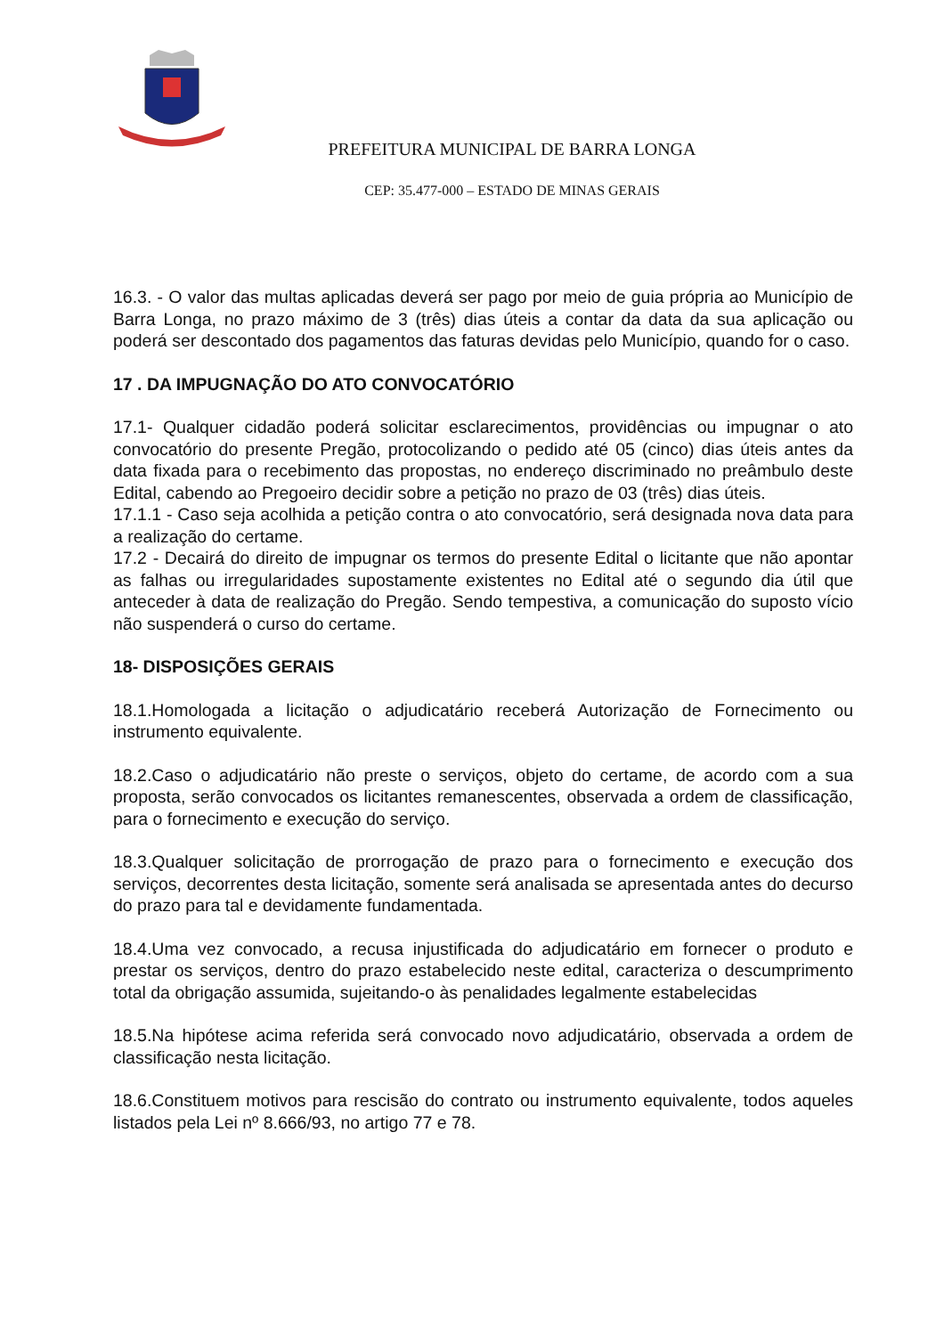PREFEITURA MUNICIPAL DE BARRA LONGA
CEP: 35.477-000 – ESTADO DE MINAS GERAIS
16.3. - O valor das multas aplicadas deverá ser pago por meio de guia própria ao Município de Barra Longa, no prazo máximo de 3 (três) dias úteis a contar da data da sua aplicação ou poderá ser descontado dos pagamentos das faturas devidas pelo Município, quando for o caso.
17 . DA IMPUGNAÇÃO DO ATO CONVOCATÓRIO
17.1- Qualquer cidadão poderá solicitar esclarecimentos, providências ou impugnar o ato convocatório do presente Pregão, protocolizando o pedido até 05 (cinco) dias úteis antes da data fixada para o recebimento das propostas, no endereço discriminado no preâmbulo deste Edital, cabendo ao Pregoeiro decidir sobre a petição no prazo de 03 (três) dias úteis.
17.1.1 - Caso seja acolhida a petição contra o ato convocatório, será designada nova data para a realização do certame.
17.2 - Decairá do direito de impugnar os termos do presente Edital o licitante que não apontar as falhas ou irregularidades supostamente existentes no Edital até o segundo dia útil que anteceder à data de realização do Pregão. Sendo tempestiva, a comunicação do suposto vício não suspenderá o curso do certame.
18- DISPOSIÇÕES GERAIS
18.1.Homologada a licitação o adjudicatário receberá Autorização de Fornecimento ou instrumento equivalente.
18.2.Caso o adjudicatário não preste o serviços, objeto do certame, de acordo com a sua proposta, serão convocados os licitantes remanescentes, observada a ordem de classificação, para o fornecimento e execução do serviço.
18.3.Qualquer solicitação de prorrogação de prazo para o fornecimento e execução dos serviços, decorrentes desta licitação, somente será analisada se apresentada antes do decurso do prazo para tal e devidamente fundamentada.
18.4.Uma vez convocado, a recusa injustificada do adjudicatário em fornecer o produto e prestar os serviços, dentro do prazo estabelecido neste edital, caracteriza o descumprimento total da obrigação assumida, sujeitando-o às penalidades legalmente estabelecidas
18.5.Na hipótese acima referida será convocado novo adjudicatário, observada a ordem de classificação nesta licitação.
18.6.Constituem motivos para rescisão do contrato ou instrumento equivalente, todos aqueles listados pela Lei nº 8.666/93, no artigo 77 e 78.